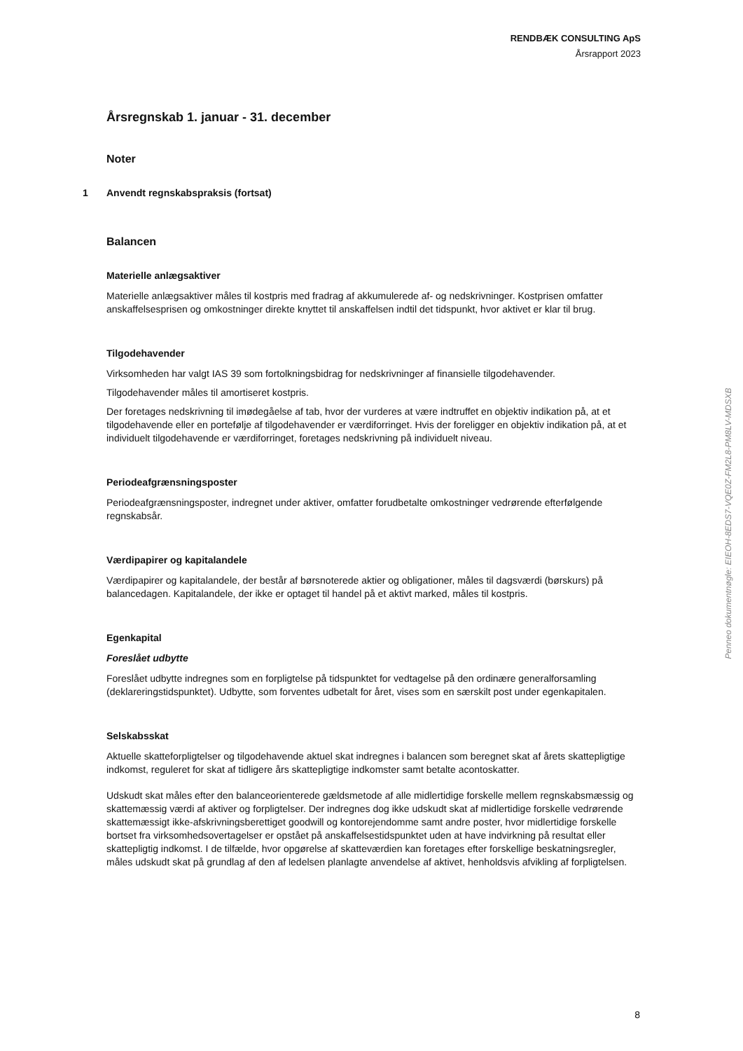RENDBÆK CONSULTING ApS
Årsrapport 2023
Årsregnskab 1. januar - 31. december
Noter
1 Anvendt regnskabspraksis (fortsat)
Balancen
Materielle anlægsaktiver
Materielle anlægsaktiver måles til kostpris med fradrag af akkumulerede af- og nedskrivninger. Kostprisen omfatter anskaffelsesprisen og omkostninger direkte knyttet til anskaffelsen indtil det tidspunkt, hvor aktivet er klar til brug.
Tilgodehavender
Virksomheden har valgt IAS 39 som fortolkningsbidrag for nedskrivninger af finansielle tilgodehavender.
Tilgodehavender måles til amortiseret kostpris.
Der foretages nedskrivning til imødegåelse af tab, hvor der vurderes at være indtruffet en objektiv indikation på, at et tilgodehavende eller en portefølje af tilgodehavender er værdiforringet. Hvis der foreligger en objektiv indikation på, at et individuelt tilgodehavende er værdiforringet, foretages nedskrivning på individuelt niveau.
Periodeafgrænsningsposter
Periodeafgrænsningsposter, indregnet under aktiver, omfatter forudbetalte omkostninger vedrørende efterfølgende regnskabsår.
Værdipapirer og kapitalandele
Værdipapirer og kapitalandele, der består af børsnoterede aktier og obligationer, måles til dagsværdi (børskurs) på balancedagen. Kapitalandele, der ikke er optaget til handel på et aktivt marked, måles til kostpris.
Egenkapital
Foreslået udbytte
Foreslået udbytte indregnes som en forpligtelse på tidspunktet for vedtagelse på den ordinære generalforsamling (deklareringstidspunktet). Udbytte, som forventes udbetalt for året, vises som en særskilt post under egenkapitalen.
Selskabsskat
Aktuelle skatteforpligtelser og tilgodehavende aktuel skat indregnes i balancen som beregnet skat af årets skattepligtige indkomst, reguleret for skat af tidligere års skattepligtige indkomster samt betalte acontoskatter.
Udskudt skat måles efter den balanceorienterede gældsmetode af alle midlertidige forskelle mellem regnskabsmæssig og skattemæssig værdi af aktiver og forpligtelser. Der indregnes dog ikke udskudt skat af midlertidige forskelle vedrørende skattemæssigt ikke-afskrivningsberettiget goodwill og kontorejendomme samt andre poster, hvor midlertidige forskelle bortset fra virksomhedsovertagelser er opstået på anskaffelsestidspunktet uden at have indvirkning på resultat eller skattepligtig indkomst. I de tilfælde, hvor opgørelse af skatteværdien kan foretages efter forskellige beskatningsregler, måles udskudt skat på grundlag af den af ledelsen planlagte anvendelse af aktivet, henholdsvis afvikling af forpligtelsen.
Penneo dokumentnøgle: EIEOH-8EDS7-VQE0Z-FM2L8-PM8LV-MDSXB
8